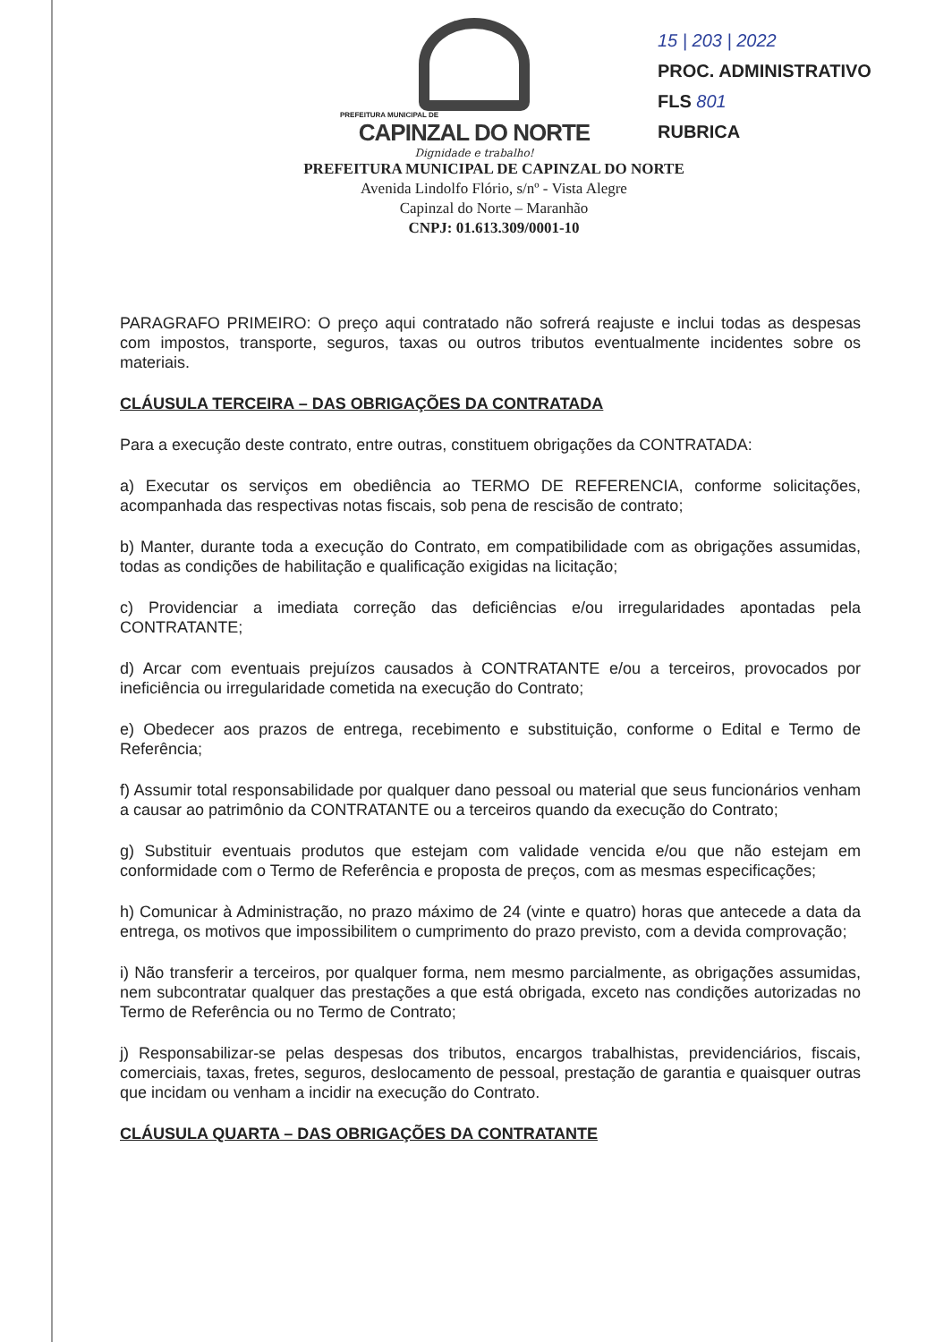PREFEITURA MUNICIPAL DE
CAPINZAL DO NORTE
Dignidade e trabalho!
15 | 203 | 2022
PROC. ADMINISTRATIVO
FLS 801
RUBRICA
PREFEITURA MUNICIPAL DE CAPINZAL DO NORTE
Avenida Lindolfo Flório, s/nº - Vista Alegre
Capinzal do Norte – Maranhão
CNPJ: 01.613.309/0001-10
PARAGRAFO PRIMEIRO: O preço aqui contratado não sofrerá reajuste e inclui todas as despesas com impostos, transporte, seguros, taxas ou outros tributos eventualmente incidentes sobre os materiais.
CLÁUSULA TERCEIRA – DAS OBRIGAÇÕES DA CONTRATADA
Para a execução deste contrato, entre outras, constituem obrigações da CONTRATADA:
a) Executar os serviços em obediência ao TERMO DE REFERENCIA, conforme solicitações, acompanhada das respectivas notas fiscais, sob pena de rescisão de contrato;
b) Manter, durante toda a execução do Contrato, em compatibilidade com as obrigações assumidas, todas as condições de habilitação e qualificação exigidas na licitação;
c) Providenciar a imediata correção das deficiências e/ou irregularidades apontadas pela CONTRATANTE;
d) Arcar com eventuais prejuízos causados à CONTRATANTE e/ou a terceiros, provocados por ineficiência ou irregularidade cometida na execução do Contrato;
e) Obedecer aos prazos de entrega, recebimento e substituição, conforme o Edital e Termo de Referência;
f) Assumir total responsabilidade por qualquer dano pessoal ou material que seus funcionários venham a causar ao patrimônio da CONTRATANTE ou a terceiros quando da execução do Contrato;
g) Substituir eventuais produtos que estejam com validade vencida e/ou que não estejam em conformidade com o Termo de Referência e proposta de preços, com as mesmas especificações;
h) Comunicar à Administração, no prazo máximo de 24 (vinte e quatro) horas que antecede a data da entrega, os motivos que impossibilitem o cumprimento do prazo previsto, com a devida comprovação;
i) Não transferir a terceiros, por qualquer forma, nem mesmo parcialmente, as obrigações assumidas, nem subcontratar qualquer das prestações a que está obrigada, exceto nas condições autorizadas no Termo de Referência ou no Termo de Contrato;
j) Responsabilizar-se pelas despesas dos tributos, encargos trabalhistas, previdenciários, fiscais, comerciais, taxas, fretes, seguros, deslocamento de pessoal, prestação de garantia e quaisquer outras que incidam ou venham a incidir na execução do Contrato.
CLÁUSULA QUARTA – DAS OBRIGAÇÕES DA CONTRATANTE